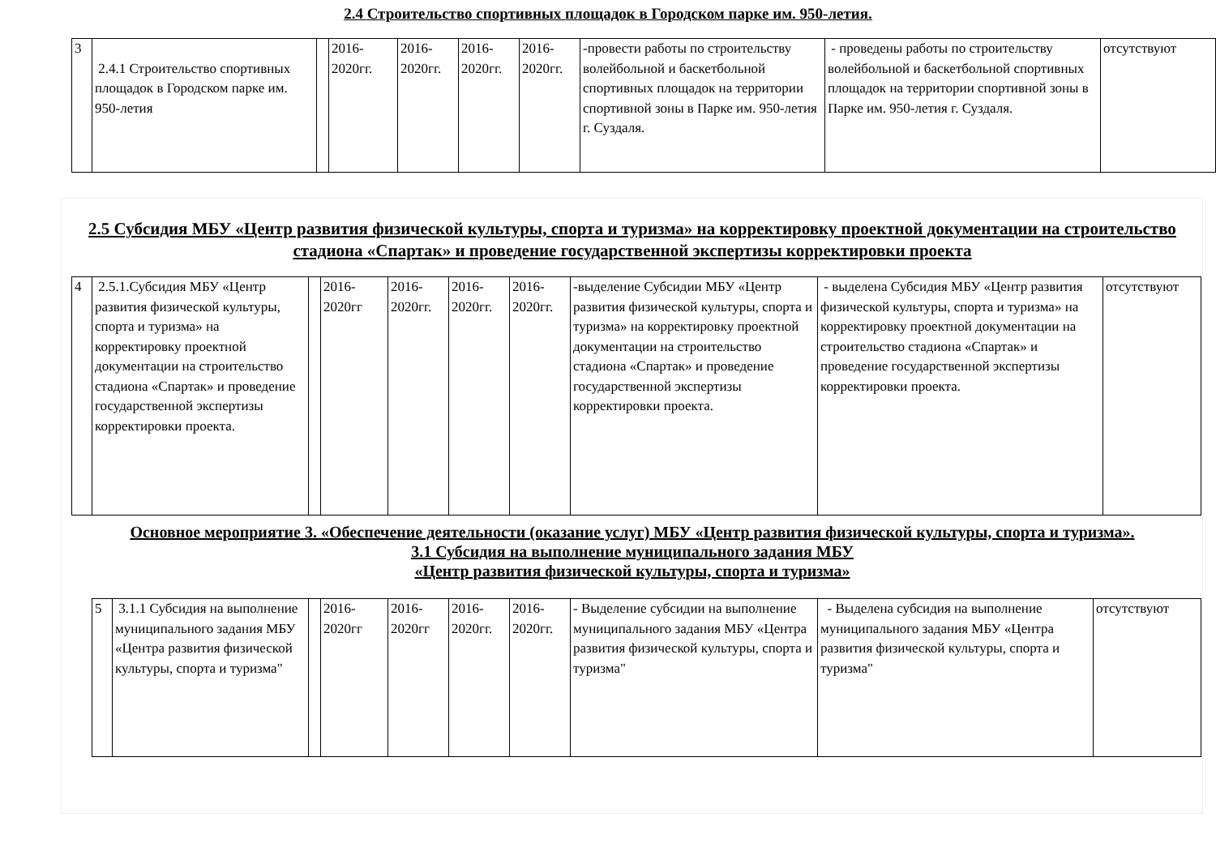2.4 Строительство спортивных площадок в Городском парке им. 950-летия.
| 3 | 2.4.1 Строительство спортивных площадок в Городском парке им. 950-летия | | 2016-2020гг. | 2016-2020гг. | 2016-2020гг. | 2016-2020гг. | -провести работы по строительству волейбольной и баскетбольной спортивных площадок на территории спортивной зоны в Парке им. 950-летия г. Суздаля. | - проведены работы по строительству волейбольной и баскетбольной спортивных площадок на территории спортивной зоны в Парке им. 950-летия г. Суздаля. | отсутствуют |
2.5 Субсидия МБУ «Центр развития физической культуры, спорта и туризма» на корректировку проектной документации на строительство стадиона «Спартак» и проведение государственной экспертизы корректировки проекта
| 4 | 2.5.1.Субсидия МБУ «Центр развития физической культуры, спорта и туризма» на корректировку проектной документации на строительство стадиона «Спартак» и проведение государственной экспертизы корректировки проекта. | | 2016-2020гг | 2016-2020гг. | 2016-2020гг. | 2016-2020гг. | -выделение Субсидии МБУ «Центр развития физической культуры, спорта и туризма» на корректировку проектной документации на строительство стадиона «Спартак» и проведение государственной экспертизы корректировки проекта. | - выделена Субсидия МБУ «Центр развития физической культуры, спорта и туризма» на корректировку проектной документации на строительство стадиона «Спартак» и проведение государственной экспертизы корректировки проекта. | отсутствуют |
Основное мероприятие 3. «Обеспечение деятельности (оказание услуг) МБУ «Центр развития физической культуры, спорта и туризма».
3.1 Субсидия на выполнение муниципального задания МБУ
«Центр развития физической культуры, спорта и туризма»
| 5 | 3.1.1 Субсидия на выполнение муниципального задания МБУ «Центра развития физической культуры, спорта и туризма" | | 2016-2020гг | 2016-2020гг | 2016-2020гг. | 2016-2020гг. | - Выделение субсидии на выполнение муниципального задания МБУ «Центра развития физической культуры, спорта и туризма" | - Выделена субсидия на выполнение муниципального задания МБУ «Центра развития физической культуры, спорта и туризма" | отсутствуют |